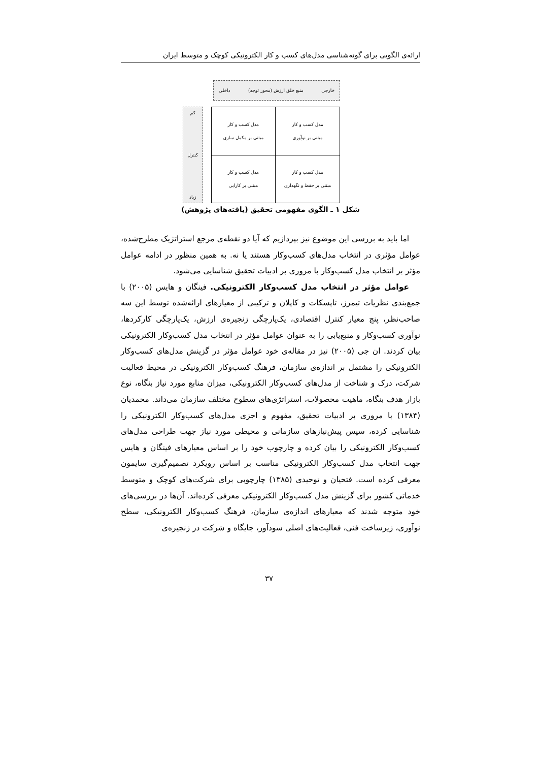ارائه‌ی الگویی برای گونه‌شناسی مدل‌های کسب و کار الکترونیکی کوچک و متوسط ایران
خارجی منبع خلق ارزش (محور توجه) داخلی
کم
کنترل
زیاد
| مدل کسب و کار مبتنی بر نوآوری | مدل کسب و کار مبتنی بر مکمل سازی |
| مدل کسب و کار مبتنی بر حفظ و نگهداری | مدل کسب و کار مبتنی بر کارایی |
شکل ۱ ـ الگوی مفهومی تحقیق (یافته‌های پژوهش)
اما باید به بررسی این موضوع نیز بپردازیم که آیا دو نقطه‌ی مرجع استراتژیک مطرح‌شده، عوامل مؤثری در انتخاب مدل‌های کسب‌وکار هستند یا نه. به همین منظور در ادامه عوامل مؤثر بر انتخاب مدل کسب‌وکار با مروری بر ادبیات تحقیق شناسایی می‌شود.
عوامل مؤثر در انتخاب مدل کسب‌وکار الکترونیکی. فینگان و هایس (۲۰۰۵) با جمع‌بندی نظریات تیمرز، تاپسکات و کاپلان و ترکیبی از معیارهای ارائه‌شده توسط این سه صاحب‌نظر، پنج معیار کنترل اقتصادی، یک‌پارچگی زنجیره‌ی ارزش، یک‌پارچگی کارکردها، نوآوری کسب‌وکار و منبع‌یابی را به عنوان عوامل مؤثر در انتخاب مدل کسب‌وکار الکترونیکی بیان کردند. ان جی (۲۰۰۵) نیز در مقاله‌ی خود عوامل مؤثر در گزینش مدل‌های کسب‌وکار الکترونیکی را مشتمل بر اندازه‌ی سازمان، فرهنگ کسب‌وکار الکترونیکی در محیط فعالیت شرکت، درک و شناخت از مدل‌های کسب‌وکار الکترونیکی، میزان منابع مورد نیاز بنگاه، نوع بازار هدف بنگاه، ماهیت محصولات، استراتژی‌های سطوح مختلف سازمان می‌داند. محمدیان (۱۳۸۴) با مروری بر ادبیات تحقیق، مفهوم و اجزی مدل‌های کسب‌وکار الکترونیکی را شناسایی کرده، سپس پیش‌نیازهای سازمانی و محیطی مورد نیاز جهت طراحی مدل‌های کسب‌وکار الکترونیکی را بیان کرده و چارچوب خود را بر اساس معیارهای فینگان و هایس جهت انتخاب مدل کسب‌وکار الکترونیکی مناسب بر اساس رویکرد تصمیم‌گیری سایمون معرفی کرده است. فتحیان و توحیدی (۱۳۸۵) چارچوبی برای شرکت‌های کوچک و متوسط خدماتی کشور برای گزینش مدل کسب‌وکار الکترونیکی معرفی کرده‌اند. آن‌ها در بررسی‌های خود متوجه شدند که معیارهای اندازه‌ی سازمان، فرهنگ کسب‌وکار الکترونیکی، سطح نوآوری، زیرساخت فنی، فعالیت‌های اصلی سودآور، جایگاه و شرکت در زنجیره‌ی
۳۷